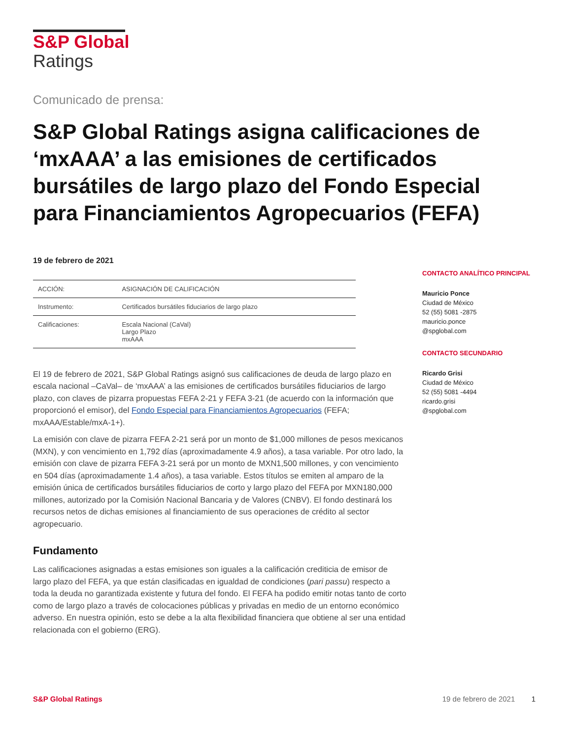S&P Global
Ratings
Comunicado de prensa:
S&P Global Ratings asigna calificaciones de ‘mxAAA’ a las emisiones de certificados bursátiles de largo plazo del Fondo Especial para Financiamientos Agropecuarios (FEFA)
19 de febrero de 2021
| ACCIÓN: | ASIGNACIÓN DE CALIFICACIÓN |
| Instrumento: | Certificados bursátiles fiduciarios de largo plazo |
| Calificaciones: | Escala Nacional (CaVal) Largo Plazo mxAAA |
El 19 de febrero de 2021, S&P Global Ratings asignó sus calificaciones de deuda de largo plazo en escala nacional –CaVal– de ‘mxAAA’ a las emisiones de certificados bursátiles fiduciarios de largo plazo, con claves de pizarra propuestas FEFA 2-21 y FEFA 3-21 (de acuerdo con la información que proporcionó el emisor), del Fondo Especial para Financiamientos Agropecuarios (FEFA; mxAAA/Estable/mxA-1+).
La emisión con clave de pizarra FEFA 2-21 será por un monto de $1,000 millones de pesos mexicanos (MXN), y con vencimiento en 1,792 días (aproximadamente 4.9 años), a tasa variable. Por otro lado, la emisión con clave de pizarra FEFA 3-21 será por un monto de MXN1,500 millones, y con vencimiento en 504 días (aproximadamente 1.4 años), a tasa variable. Estos títulos se emiten al amparo de la emisión única de certificados bursátiles fiduciarios de corto y largo plazo del FEFA por MXN180,000 millones, autorizado por la Comisión Nacional Bancaria y de Valores (CNBV). El fondo destinará los recursos netos de dichas emisiones al financiamiento de sus operaciones de crédito al sector agropecuario.
Fundamento
Las calificaciones asignadas a estas emisiones son iguales a la calificación crediticia de emisor de largo plazo del FEFA, ya que están clasificadas en igualdad de condiciones (pari passu) respecto a toda la deuda no garantizada existente y futura del fondo. El FEFA ha podido emitir notas tanto de corto como de largo plazo a través de colocaciones públicas y privadas en medio de un entorno económico adverso. En nuestra opinión, esto se debe a la alta flexibilidad financiera que obtiene al ser una entidad relacionada con el gobierno (ERG).
CONTACTO ANALÍTICO PRINCIPAL
Mauricio Ponce
Ciudad de México
52 (55) 5081 -2875
mauricio.ponce
@spglobal.com
CONTACTO SECUNDARIO
Ricardo Grisi
Ciudad de México
52 (55) 5081 -4494
ricardo.grisi
@spglobal.com
S&P Global Ratings 19 de febrero de 2021 1